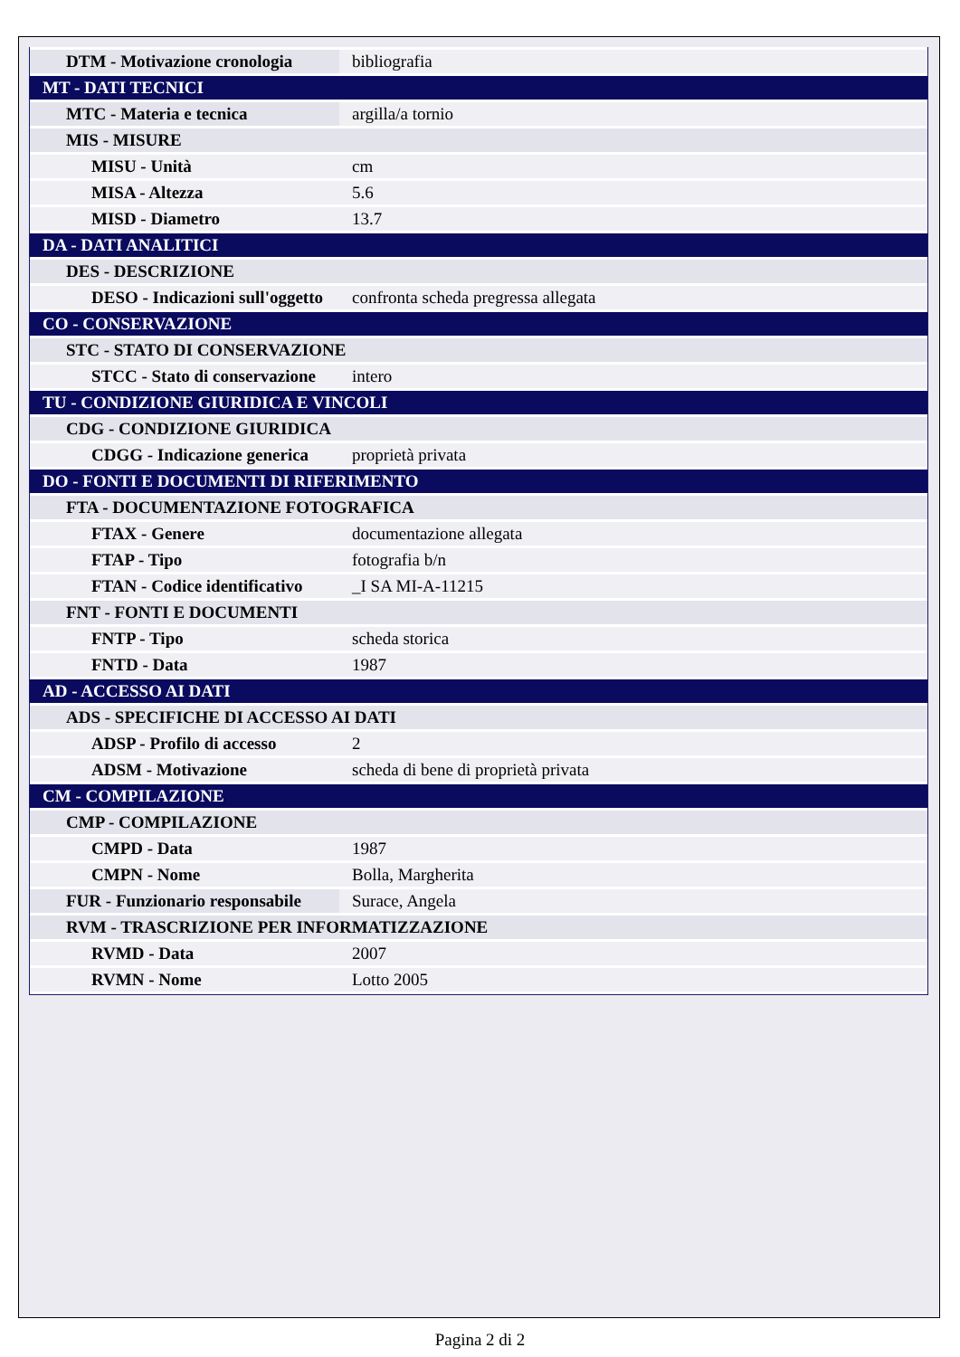| DTM - Motivazione cronologia | bibliografia |
| MT - DATI TECNICI | |
| MTC - Materia e tecnica | argilla/a tornio |
| MIS - MISURE | |
| MISU - Unità | cm |
| MISA - Altezza | 5.6 |
| MISD - Diametro | 13.7 |
| DA - DATI ANALITICI | |
| DES - DESCRIZIONE | |
| DESO - Indicazioni sull'oggetto | confronta scheda pregressa allegata |
| CO - CONSERVAZIONE | |
| STC - STATO DI CONSERVAZIONE | |
| STCC - Stato di conservazione | intero |
| TU - CONDIZIONE GIURIDICA E VINCOLI | |
| CDG - CONDIZIONE GIURIDICA | |
| CDGG - Indicazione generica | proprietà privata |
| DO - FONTI E DOCUMENTI DI RIFERIMENTO | |
| FTA - DOCUMENTAZIONE FOTOGRAFICA | |
| FTAX - Genere | documentazione allegata |
| FTAP - Tipo | fotografia b/n |
| FTAN - Codice identificativo | _I SA MI-A-11215 |
| FNT - FONTI E DOCUMENTI | |
| FNTP - Tipo | scheda storica |
| FNTD - Data | 1987 |
| AD - ACCESSO AI DATI | |
| ADS - SPECIFICHE DI ACCESSO AI DATI | |
| ADSP - Profilo di accesso | 2 |
| ADSM - Motivazione | scheda di bene di proprietà privata |
| CM - COMPILAZIONE | |
| CMP - COMPILAZIONE | |
| CMPD - Data | 1987 |
| CMPN - Nome | Bolla, Margherita |
| FUR - Funzionario responsabile | Surace, Angela |
| RVM - TRASCRIZIONE PER INFORMATIZZAZIONE | |
| RVMD - Data | 2007 |
| RVMN - Nome | Lotto 2005 |
Pagina 2 di 2